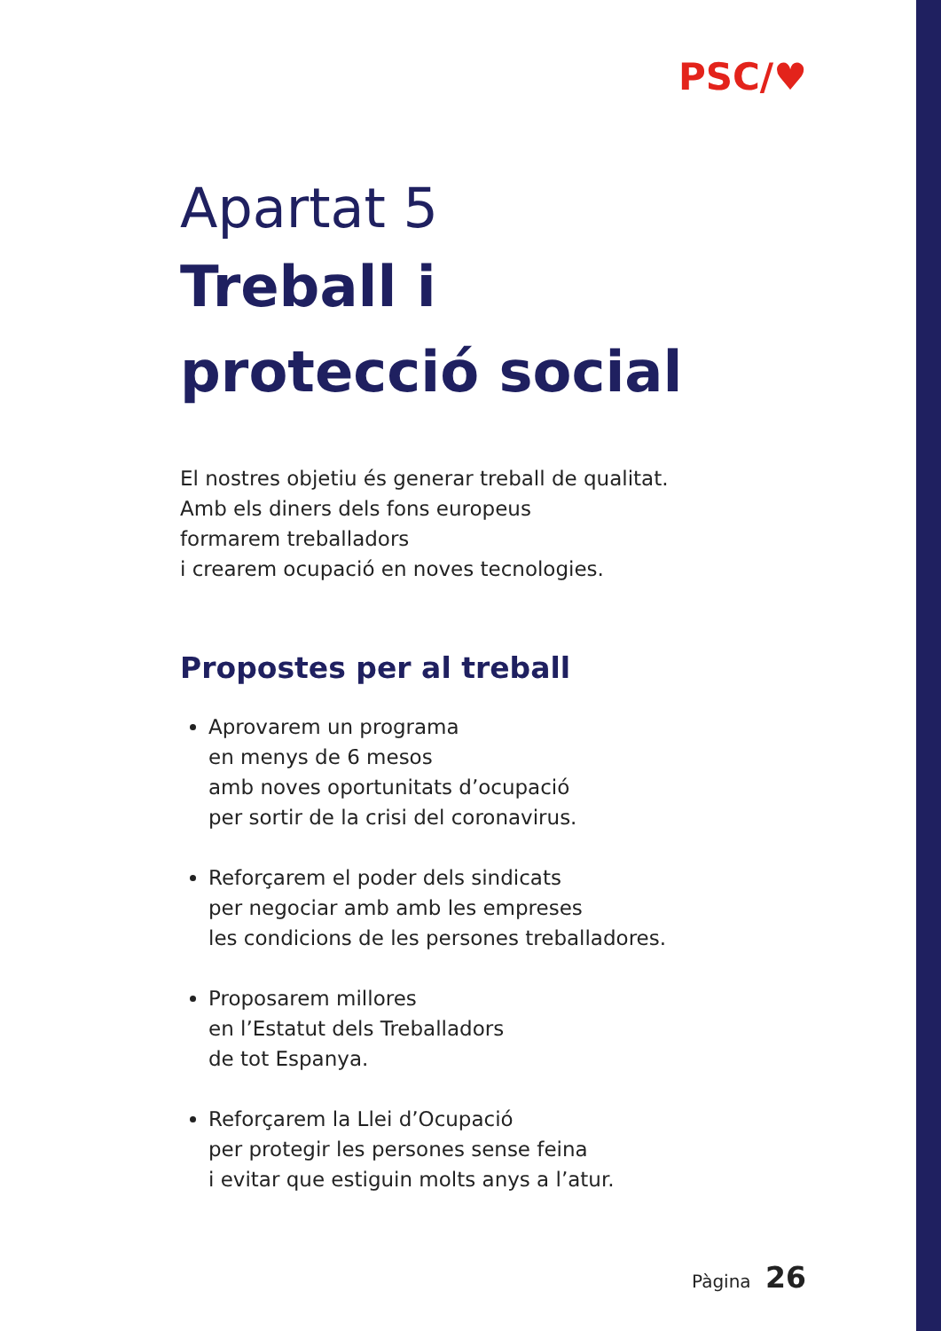PSC/♥
Apartat 5
Treball i
protecció social
El nostres objetiu és generar treball de qualitat.
Amb els diners dels fons europeus
formarem treballadors
i crearem ocupació en noves tecnologies.
Propostes per al treball
Aprovarem un programa
en menys de 6 mesos
amb noves oportunitats d’ocupació
per sortir de la crisi del coronavirus.
Reforçarem el poder dels sindicats
per negociar amb amb les empreses
les condicions de les persones treballadores.
Proposarem millores
en l’Estatut dels Treballadors
de tot Espanya.
Reforçarem la Llei d’Ocupació
per protegir les persones sense feina
i evitar que estiguin molts anys a l’atur.
Pàgina 26